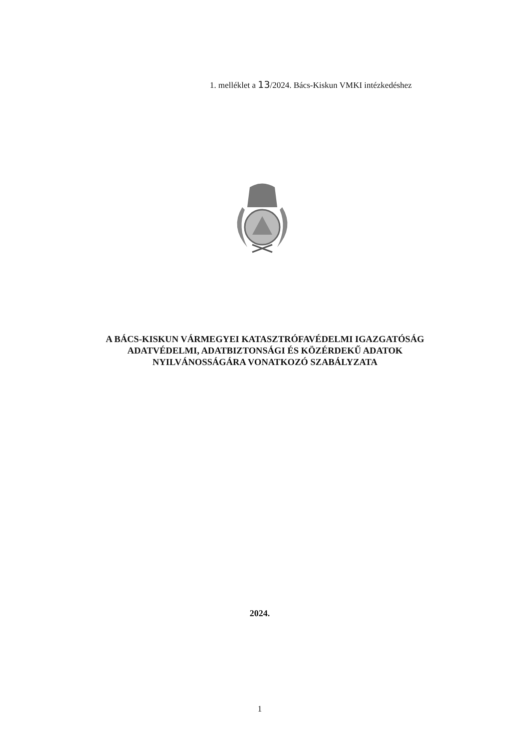1. melléklet a 13/2024. Bács-Kiskun VMKI intézkedéshez
A BÁCS-KISKUN VÁRMEGYEI KATASZTRÓFAVÉDELMI IGAZGATÓSÁG
ADATVÉDELMI, ADATBIZTONSÁGI ÉS KÖZÉRDEKŰ ADATOK
NYILVÁNOSSÁGÁRA VONATKOZÓ SZABÁLYZATA
2024.
1